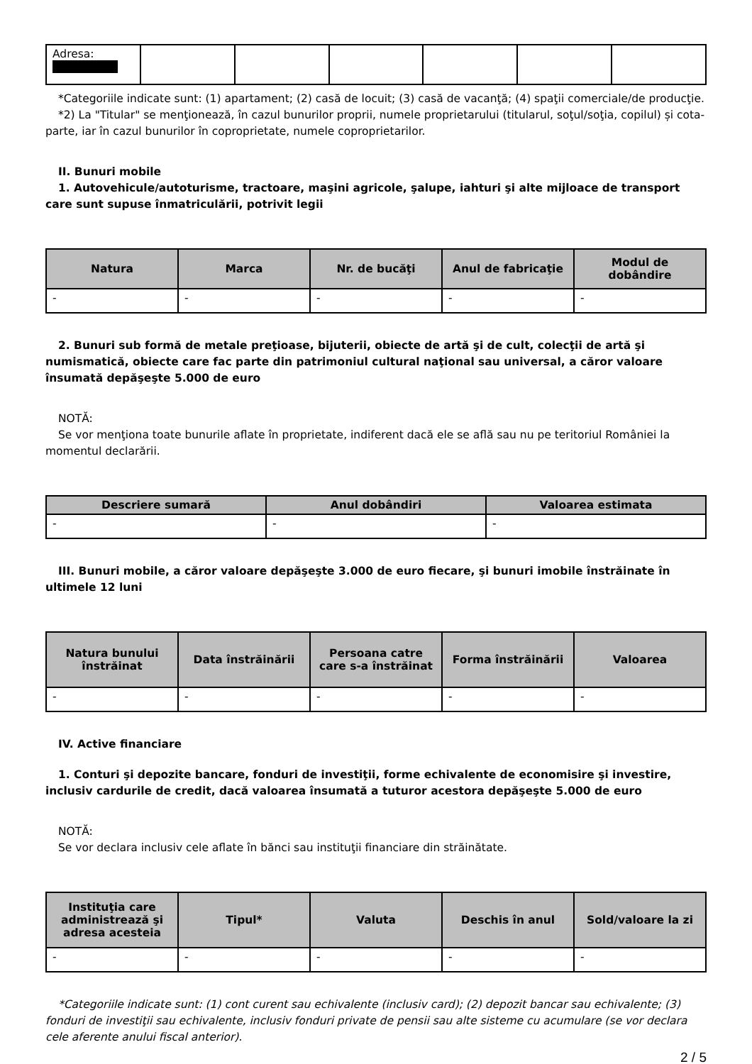| Adresa: | | | | | | |
*Categoriile indicate sunt: (1) apartament; (2) casă de locuit; (3) casă de vacanţă; (4) spaţii comerciale/de producţie.
*2) La "Titular" se menţionează, în cazul bunurilor proprii, numele proprietarului (titularul, soţul/soţia, copilul) și cota-parte, iar în cazul bunurilor în coproprietate, numele coproprietarilor.
II. Bunuri mobile
1. Autovehicule/autoturisme, tractoare, maşini agricole, şalupe, iahturi şi alte mijloace de transport care sunt supuse înmatriculării, potrivit legii
| Natura | Marca | Nr. de bucăţi | Anul de fabricaţie | Modul de dobândire |
| --- | --- | --- | --- | --- |
| - | - | - | - | - |
2. Bunuri sub formă de metale preţioase, bijuterii, obiecte de artă şi de cult, colecţii de artă şi numismatică, obiecte care fac parte din patrimoniul cultural naţional sau universal, a căror valoare însumată depăşeşte 5.000 de euro
NOTĂ:
Se vor menţiona toate bunurile aflate în proprietate, indiferent dacă ele se află sau nu pe teritoriul României la momentul declarării.
| Descriere sumară | Anul dobândiri | Valoarea estimata |
| --- | --- | --- |
| - | - | - |
III. Bunuri mobile, a căror valoare depăşeşte 3.000 de euro fiecare, şi bunuri imobile înstrăinate în ultimele 12 luni
| Natura bunului înstrăinat | Data înstrăinării | Persoana catre care s-a înstrăinat | Forma înstrăinării | Valoarea |
| --- | --- | --- | --- | --- |
| - | - | - | - | - |
IV. Active financiare
1. Conturi şi depozite bancare, fonduri de investiţii, forme echivalente de economisire şi investire, inclusiv cardurile de credit, dacă valoarea însumată a tuturor acestora depăşeşte 5.000 de euro
NOTĂ:
Se vor declara inclusiv cele aflate în bănci sau instituţii financiare din străinătate.
| Instituţia care administrează şi adresa acesteia | Tipul* | Valuta | Deschis în anul | Sold/valoare la zi |
| --- | --- | --- | --- | --- |
| - | - | - | - | - |
*Categoriile indicate sunt: (1) cont curent sau echivalente (inclusiv card); (2) depozit bancar sau echivalente; (3) fonduri de investiţii sau echivalente, inclusiv fonduri private de pensii sau alte sisteme cu acumulare (se vor declara cele aferente anului fiscal anterior).
2 / 5